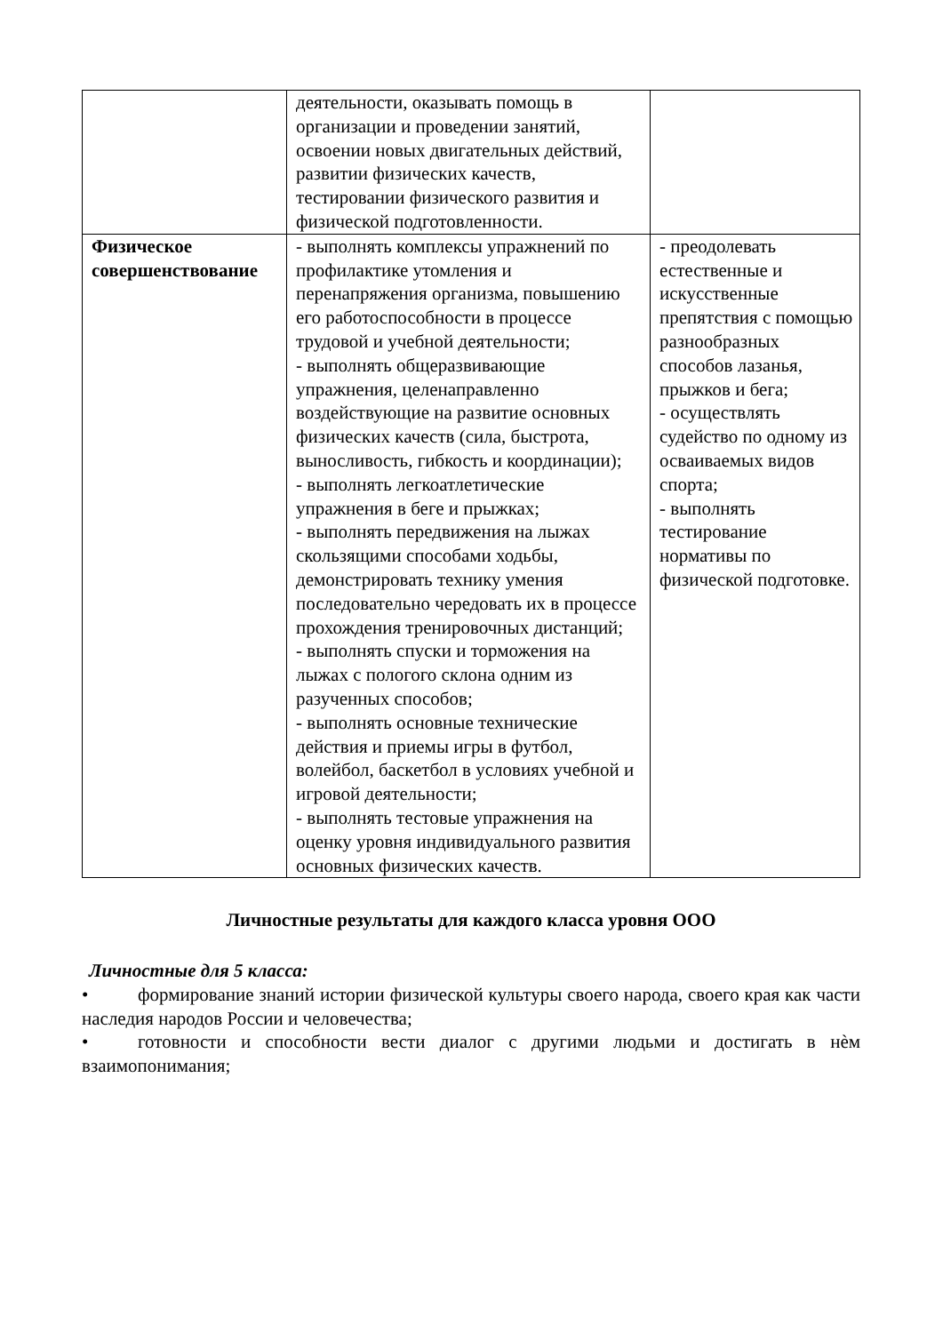| | деятельности, оказывать помощь в организации и проведении занятий, освоении новых двигательных действий, развитии физических качеств, тестировании физического развития и физической подготовленности. | |
| Физическое совершенствование | - выполнять комплексы упражнений по профилактике утомления и перенапряжения организма, повышению его работоспособности в процессе трудовой и учебной деятельности; - выполнять общеразвивающие упражнения, целенаправленно воздействующие на развитие основных физических качеств (сила, быстрота, выносливость, гибкость и координации); - выполнять легкоатлетические упражнения в беге и прыжках; - выполнять передвижения на лыжах скользящими способами ходьбы, демонстрировать технику умения последовательно чередовать их в процессе прохождения тренировочных дистанций; - выполнять спуски и торможения на лыжах с пологого склона одним из разученных способов; - выполнять основные технические действия и приемы игры в футбол, волейбол, баскетбол в условиях учебной и игровой деятельности; - выполнять тестовые упражнения на оценку уровня индивидуального развития основных физических качеств. | - преодолевать естественные и искусственные препятствия с помощью разнообразных способов лазанья, прыжков и бега; - осуществлять судейство по одному из осваиваемых видов спорта; - выполнять тестирование нормативы по физической подготовке. |
Личностные результаты для каждого класса уровня ООО
Личностные для 5 класса:
• формирование знаний истории физической культуры своего народа, своего края как части наследия народов России и человечества;
• готовности и способности вести диалог с другими людьми и достигать в нѐм взаимопонимания;